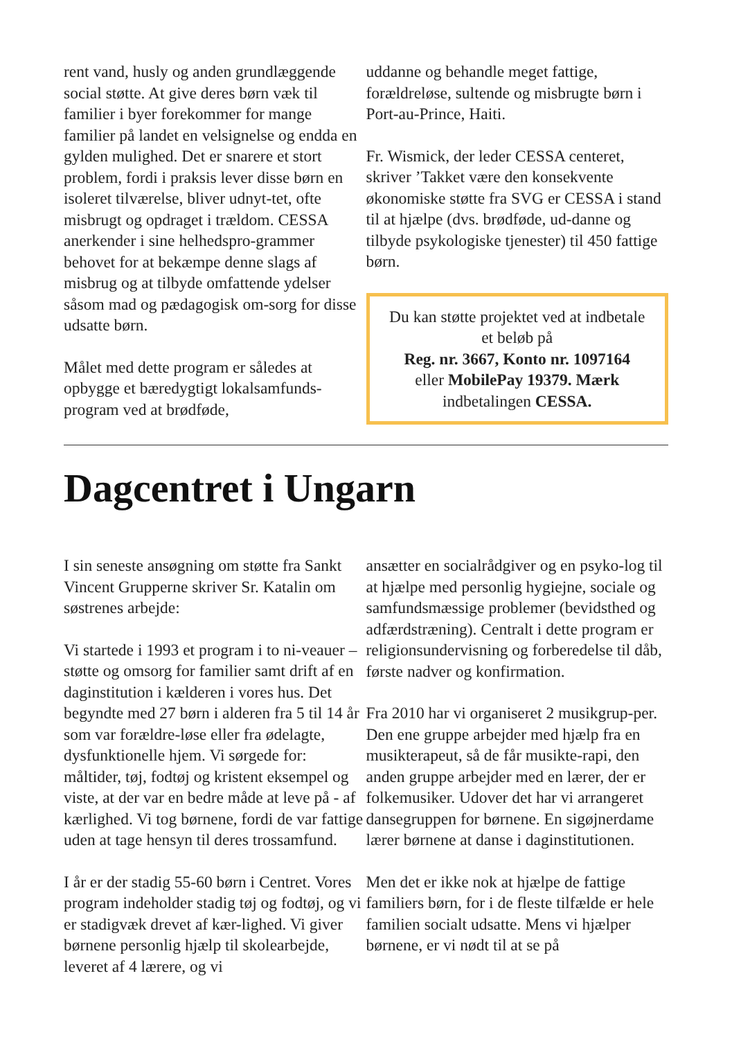rent vand, husly og anden grundlæggende social støtte. At give deres børn væk til familier i byer forekommer for mange familier på landet en velsignelse og endda en gylden mulighed. Det er snarere et stort problem, fordi i praksis lever disse børn en isoleret tilværelse, bliver udnyt-tet, ofte misbrugt og opdraget i trældom. CESSA anerkender i sine helhedspro-grammer behovet for at bekæmpe denne slags af misbrug og at tilbyde omfattende ydelser såsom mad og pædagogisk om-sorg for disse udsatte børn.
Målet med dette program er således at opbygge et bæredygtigt lokalsamfunds-program ved at brødføde,
uddanne og behandle meget fattige, forældreløse, sultende og misbrugte børn i Port-au-Prince, Haiti.
Fr. Wismick, der leder CESSA centeret, skriver ’Takket være den konsekvente økonomiske støtte fra SVG er CESSA i stand til at hjælpe (dvs. brødføde, ud-danne og tilbyde psykologiske tjenester) til 450 fattige børn.
Du kan støtte projektet ved at indbetale et beløb på
Reg. nr. 3667, Konto nr. 1097164
eller MobilePay 19379. Mærk
indbetalingen CESSA.
Dagcentret i Ungarn
I sin seneste ansøgning om støtte fra Sankt Vincent Grupperne skriver Sr. Katalin om søstrenes arbejde:
Vi startede i 1993 et program i to ni-veauer – støtte og omsorg for familier samt drift af en daginstitution i kælderen i vores hus. Det begyndte med 27 børn i alderen fra 5 til 14 år som var forældre-løse eller fra ødelagte, dysfunktionelle hjem. Vi sørgede for: måltider, tøj, fodtøj og kristent eksempel og viste, at der var en bedre måde at leve på - af kærlighed. Vi tog børnene, fordi de var fattige uden at tage hensyn til deres trossamfund.
I år er der stadig 55-60 børn i Centret. Vores program indeholder stadig tøj og fodtøj, og vi er stadigvæk drevet af kær-lighed. Vi giver børnene personlig hjælp til skolearbejde, leveret af 4 lærere, og vi
ansætter en socialrådgiver og en psyko-log til at hjælpe med personlig hygiejne, sociale og samfundsmæssige problemer (bevidsthed og adfærdstræning). Centralt i dette program er religionsundervisning og forberedelse til dåb, første nadver og konfirmation.
Fra 2010 har vi organiseret 2 musikgrup-per. Den ene gruppe arbejder med hjælp fra en musikterapeut, så de får musikte-rapi, den anden gruppe arbejder med en lærer, der er folkemusiker. Udover det har vi arrangeret dansegruppen for børnene. En sigøjnerdame lærer børnene at danse i daginstitutionen.
Men det er ikke nok at hjælpe de fattige familiers børn, for i de fleste tilfælde er hele familien socialt udsatte. Mens vi hjælper børnene, er vi nødt til at se på